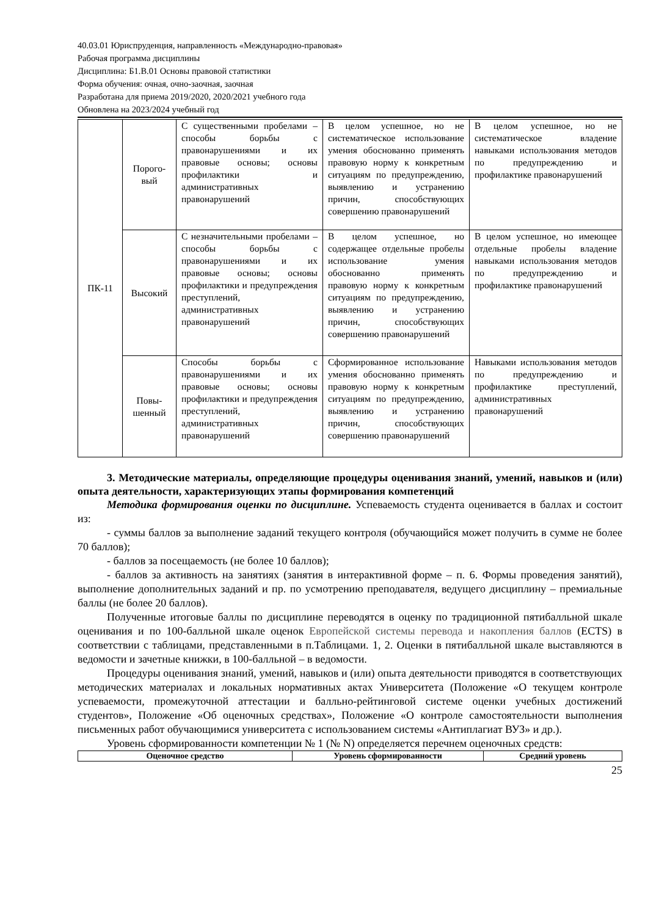40.03.01 Юриспруденция, направленность «Международно-правовая»
Рабочая программа дисциплины
Дисциплина: Б1.В.01 Основы правовой статистики
Форма обучения: очная, очно-заочная, заочная
Разработана для приема 2019/2020, 2020/2021 учебного года
Обновлена на 2023/2024 учебный год
| ПК-11 | Порого- вый | С существенными пробелами – способы борьбы с правонарушениями и их правовые основы; основы профилактики и административных правонарушений | В целом успешное, но не систематическое использование умения обоснованно применять правовую норму к конкретным ситуациям по предупреждению, выявлению и устранению причин, способствующих совершению правонарушений | В целом успешное, но не систематическое владение навыками использования методов по предупреждению и профилактике правонарушений |
| | Высокий | С незначительными пробелами – способы борьбы с правонарушениями и их правовые основы; основы профилактики и предупреждения преступлений, административных правонарушений | В целом успешное, но содержащее отдельные пробелы использование умения обоснованно применять правовую норму к конкретным ситуациям по предупреждению, выявлению и устранению причин, способствующих совершению правонарушений | В целом успешное, но имеющее отдельные пробелы владение навыками использования методов по предупреждению и профилактике правонарушений |
| | Повы- шенный | Способы борьбы с правонарушениями и их правовые основы; основы профилактики и предупреждения преступлений, административных правонарушений | Сформированное использование умения обоснованно применять правовую норму к конкретным ситуациям по предупреждению, выявлению и устранению причин, способствующих совершению правонарушений | Навыками использования методов по предупреждению и профилактике преступлений, административных правонарушений |
3. Методические материалы, определяющие процедуры оценивания знаний, умений, навыков и (или) опыта деятельности, характеризующих этапы формирования компетенций
Методика формирования оценки по дисциплине. Успеваемость студента оценивается в баллах и состоит из:
- суммы баллов за выполнение заданий текущего контроля (обучающийся может получить в сумме не более 70 баллов);
- баллов за посещаемость (не более 10 баллов);
- баллов за активность на занятиях (занятия в интерактивной форме – п. 6. Формы проведения занятий), выполнение дополнительных заданий и пр. по усмотрению преподавателя, ведущего дисциплину – премиальные баллы (не более 20 баллов).
Полученные итоговые баллы по дисциплине переводятся в оценку по традиционной пятибалльной шкале оценивания и по 100-балльной шкале оценок Европейской системы перевода и накопления баллов (ECTS) в соответствии с таблицами, представленными в п.Таблицами. 1, 2. Оценки в пятибалльной шкале выставляются в ведомости и зачетные книжки, в 100-балльной – в ведомости.
Процедуры оценивания знаний, умений, навыков и (или) опыта деятельности приводятся в соответствующих методических материалах и локальных нормативных актах Университета (Положение «О текущем контроле успеваемости, промежуточной аттестации и балльно-рейтинговой системе оценки учебных достижений студентов», Положение «Об оценочных средствах», Положение «О контроле самостоятельности выполнения письменных работ обучающимися университета с использованием системы «Антиплагиат ВУЗ» и др.).
Уровень сформированности компетенции № 1 (№ N) определяется перечнем оценочных средств:
| Оценочное средство | Уровень сформированности | Средний уровень |
| --- | --- | --- |
25